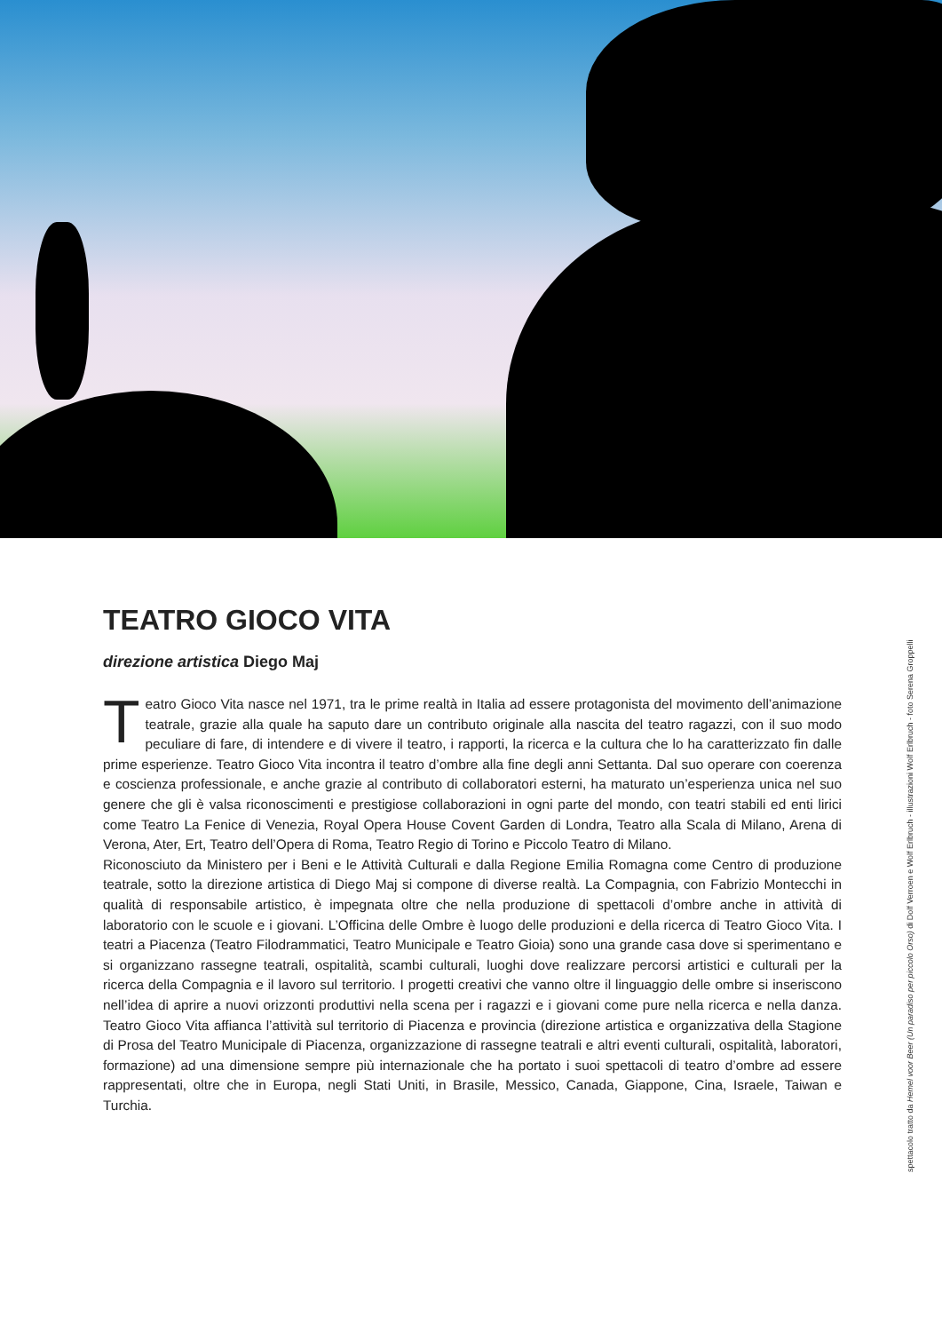TEATRO GIOCO VITA
direzione artistica Diego Maj
Teatro Gioco Vita nasce nel 1971, tra le prime realtà in Italia ad essere protagonista del movimento dell’animazione teatrale, grazie alla quale ha saputo dare un contributo originale alla nascita del teatro ragazzi, con il suo modo peculiare di fare, di intendere e di vivere il teatro, i rapporti, la ricerca e la cultura che lo ha caratterizzato fin dalle prime esperienze. Teatro Gioco Vita incontra il teatro d’ombre alla fine degli anni Settanta. Dal suo operare con coerenza e coscienza professionale, e anche grazie al contributo di collaboratori esterni, ha maturato un’esperienza unica nel suo genere che gli è valsa riconoscimenti e prestigiose collaborazioni in ogni parte del mondo, con teatri stabili ed enti lirici come Teatro La Fenice di Venezia, Royal Opera House Covent Garden di Londra, Teatro alla Scala di Milano, Arena di Verona, Ater, Ert, Teatro dell’Opera di Roma, Teatro Regio di Torino e Piccolo Teatro di Milano.
Riconosciuto da Ministero per i Beni e le Attività Culturali e dalla Regione Emilia Romagna come Centro di produzione teatrale, sotto la direzione artistica di Diego Maj si compone di diverse realtà. La Compagnia, con Fabrizio Montecchi in qualità di responsabile artistico, è impegnata oltre che nella produzione di spettacoli d’ombre anche in attività di laboratorio con le scuole e i giovani. L’Officina delle Ombre è luogo delle produzioni e della ricerca di Teatro Gioco Vita. I teatri a Piacenza (Teatro Filodrammatici, Teatro Municipale e Teatro Gioia) sono una grande casa dove si sperimentano e si organizzano rassegne teatrali, ospitalità, scambi culturali, luoghi dove realizzare percorsi artistici e culturali per la ricerca della Compagnia e il lavoro sul territorio. I progetti creativi che vanno oltre il linguaggio delle ombre si inseriscono nell’idea di aprire a nuovi orizzonti produttivi nella scena per i ragazzi e i giovani come pure nella ricerca e nella danza. Teatro Gioco Vita affianca l’attività sul territorio di Piacenza e provincia (direzione artistica e organizzativa della Stagione di Prosa del Teatro Municipale di Piacenza, organizzazione di rassegne teatrali e altri eventi culturali, ospitalità, laboratori, formazione) ad una dimensione sempre più internazionale che ha portato i suoi spettacoli di teatro d’ombre ad essere rappresentati, oltre che in Europa, negli Stati Uniti, in Brasile, Messico, Canada, Giappone, Cina, Israele, Taiwan e Turchia.
spettacolo tratto da Hemel voor Beer (Un paradiso per piccolo Orso) di Dolf Verroen e Wolf Erlbruch - illustrazioni Wolf Erlbruch - foto Serena Groppelli